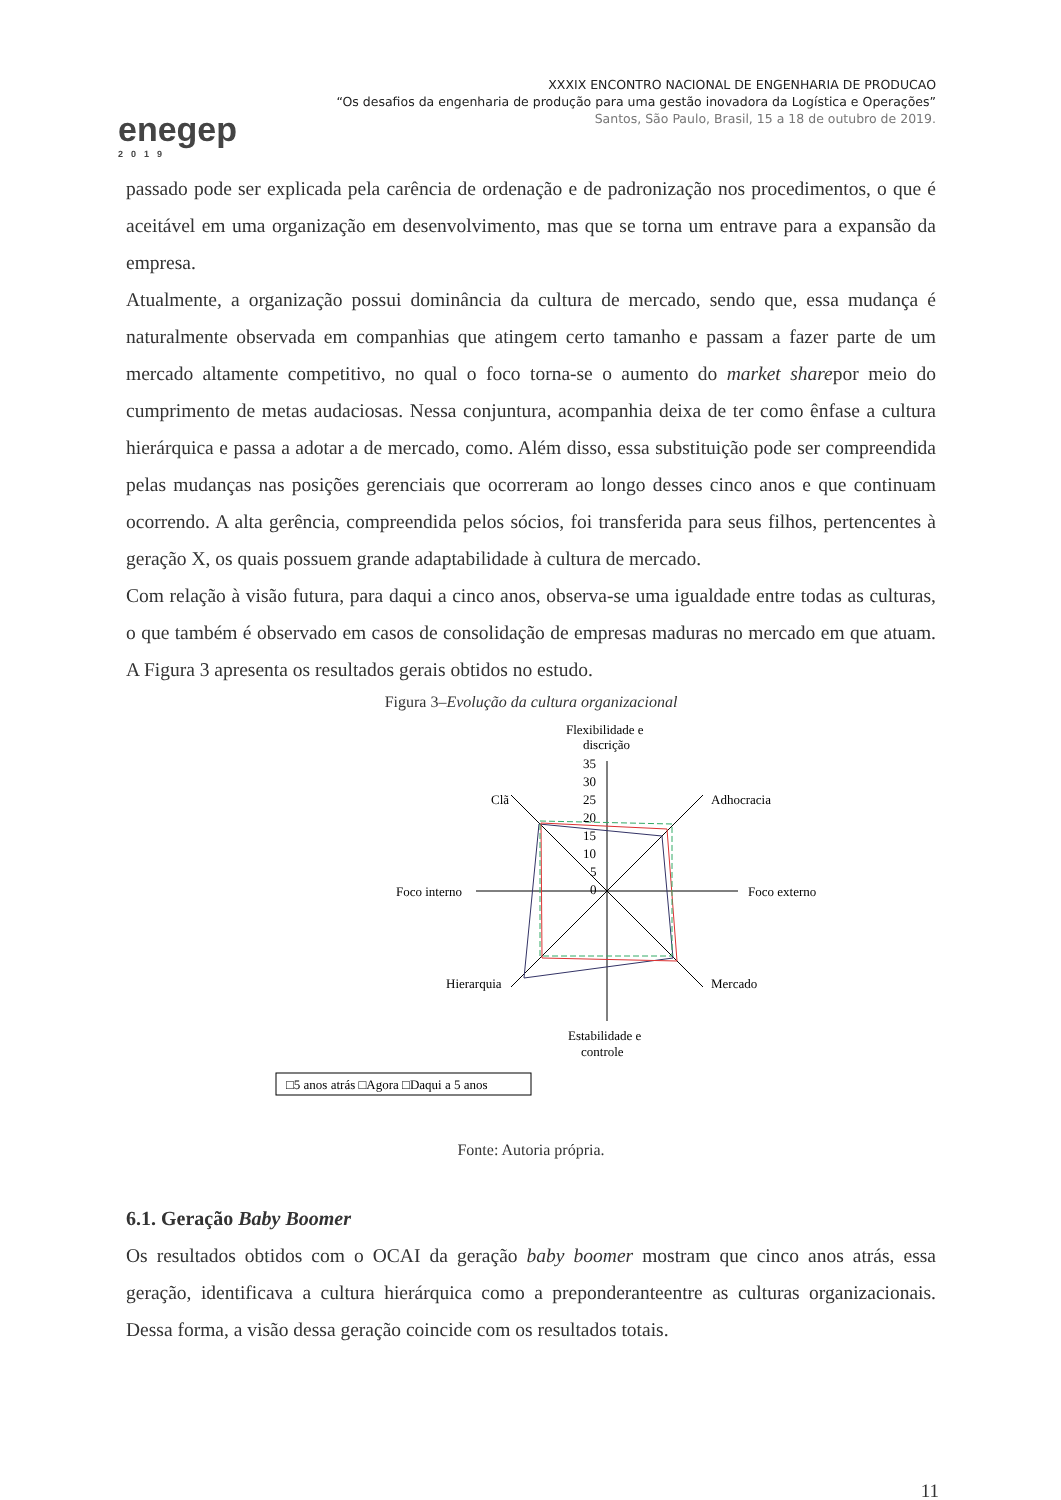enegep
2019
XXXIX ENCONTRO NACIONAL DE ENGENHARIA DE PRODUCAO
“Os desafios da engenharia de produção para uma gestão inovadora da Logística e Operações”
Santos, São Paulo, Brasil, 15 a 18 de outubro de 2019.
passado pode ser explicada pela carência de ordenação e de padronização nos procedimentos, o que é aceitável em uma organização em desenvolvimento, mas que se torna um entrave para a expansão da empresa.
Atualmente, a organização possui dominância da cultura de mercado, sendo que, essa mudança é naturalmente observada em companhias que atingem certo tamanho e passam a fazer parte de um mercado altamente competitivo, no qual o foco torna-se o aumento do market sharepor meio do cumprimento de metas audaciosas. Nessa conjuntura, acompanhia deixa de ter como ênfase a cultura hierárquica e passa a adotar a de mercado, como. Além disso, essa substituição pode ser compreendida pelas mudanças nas posições gerenciais que ocorreram ao longo desses cinco anos e que continuam ocorrendo. A alta gerência, compreendida pelos sócios, foi transferida para seus filhos, pertencentes à geração X, os quais possuem grande adaptabilidade à cultura de mercado.
Com relação à visão futura, para daqui a cinco anos, observa-se uma igualdade entre todas as culturas, o que também é observado em casos de consolidação de empresas maduras no mercado em que atuam. A Figura 3 apresenta os resultados gerais obtidos no estudo.
Figura 3–Evolução da cultura organizacional
Flexibilidade e
discrição
35
30
25
20
15
10
5
0
Clã
Adhocracia
Foco interno
Foco externo
Hierarquia
Mercado
Estabilidade e
controle
□5 anos atrás □Agora □Daqui a 5 anos
Fonte: Autoria própria.
6.1. Geração Baby Boomer
Os resultados obtidos com o OCAI da geração baby boomer mostram que cinco anos atrás, essa geração, identificava a cultura hierárquica como a preponderanteentre as culturas organizacionais. Dessa forma, a visão dessa geração coincide com os resultados totais.
11